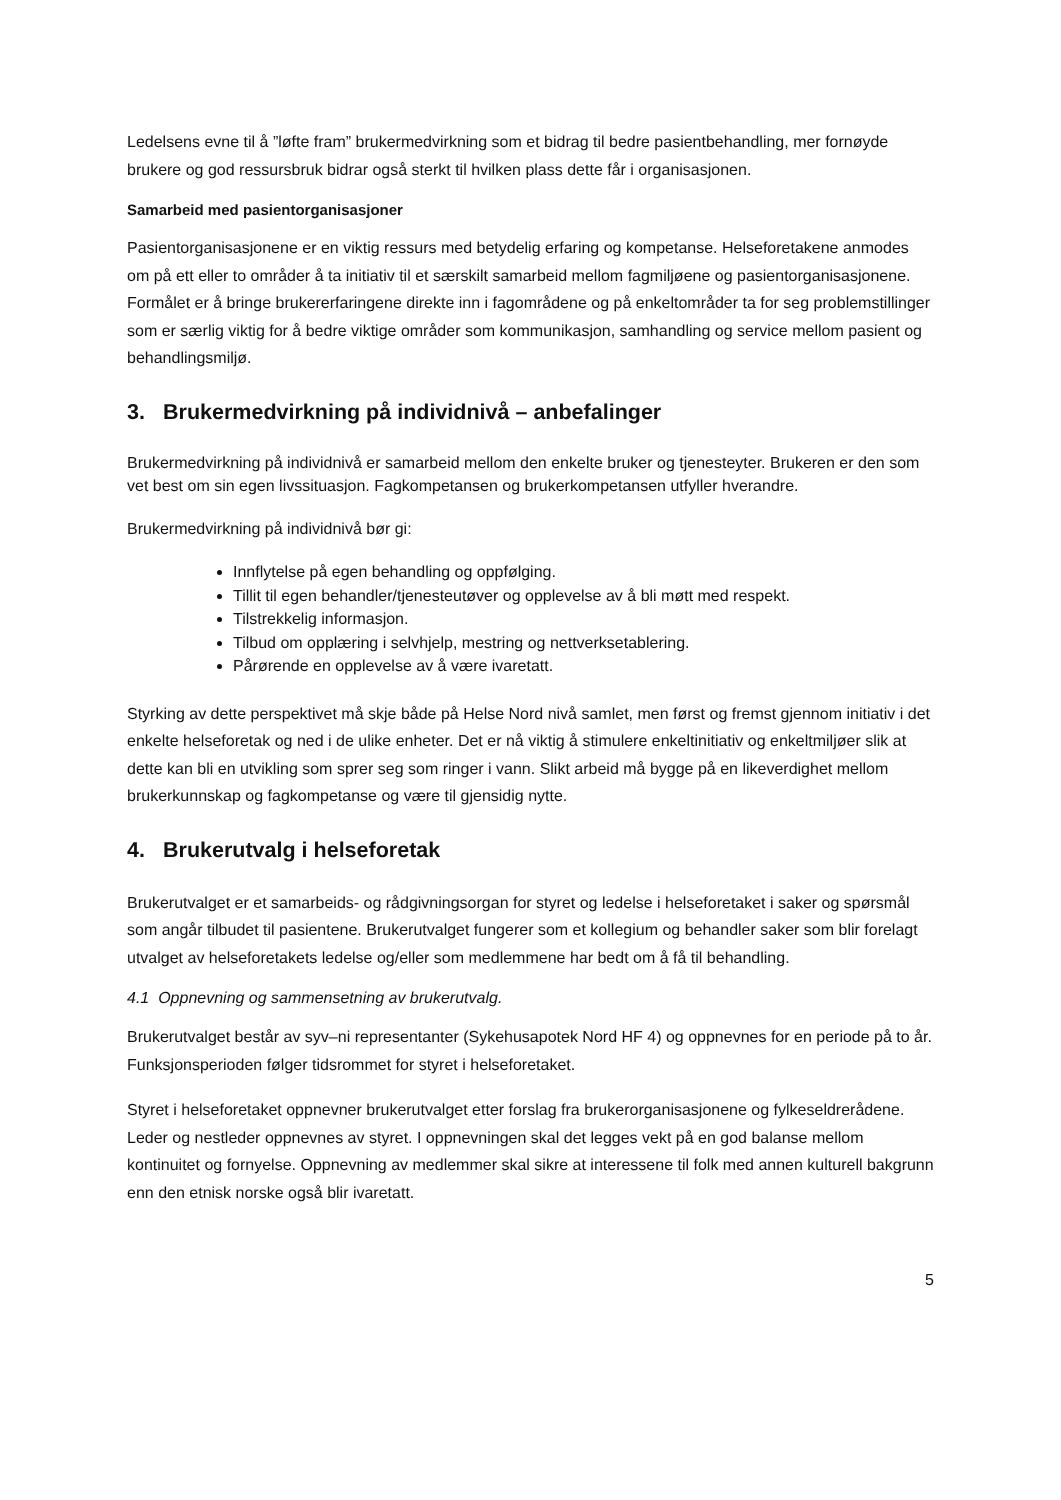Ledelsens evne til å ”løfte fram” brukermedvirkning som et bidrag til bedre pasientbehandling, mer fornøyde brukere og god ressursbruk bidrar også sterkt til hvilken plass dette får i organisasjonen.
Samarbeid med pasientorganisasjoner
Pasientorganisasjonene er en viktig ressurs med betydelig erfaring og kompetanse. Helseforetakene anmodes om på ett eller to områder å ta initiativ til et særskilt samarbeid mellom fagmiljøene og pasientorganisasjonene. Formålet er å bringe brukererfaringene direkte inn i fagområdene og på enkeltområder ta for seg problemstillinger som er særlig viktig for å bedre viktige områder som kommunikasjon, samhandling og service mellom pasient og behandlingsmiljø.
3. Brukermedvirkning på individnivå – anbefalinger
Brukermedvirkning på individnivå er samarbeid mellom den enkelte bruker og tjenesteyter. Brukeren er den som vet best om sin egen livssituasjon. Fagkompetansen og brukerkompetansen utfyller hverandre.
Brukermedvirkning på individnivå bør gi:
Innflytelse på egen behandling og oppfølging.
Tillit til egen behandler/tjenesteutøver og opplevelse av å bli møtt med respekt.
Tilstrekkelig informasjon.
Tilbud om opplæring i selvhjelp, mestring og nettverksetablering.
Pårørende en opplevelse av å være ivaretatt.
Styrking av dette perspektivet må skje både på Helse Nord nivå samlet, men først og fremst gjennom initiativ i det enkelte helseforetak og ned i de ulike enheter. Det er nå viktig å stimulere enkeltinitiativ og enkeltmiljøer slik at dette kan bli en utvikling som sprer seg som ringer i vann. Slikt arbeid må bygge på en likeverdighet mellom brukerkunnskap og fagkompetanse og være til gjensidig nytte.
4. Brukerutvalg i helseforetak
Brukerutvalget er et samarbeids- og rådgivningsorgan for styret og ledelse i helseforetaket i saker og spørsmål som angår tilbudet til pasientene. Brukerutvalget fungerer som et kollegium og behandler saker som blir forelagt utvalget av helseforetakets ledelse og/eller som medlemmene har bedt om å få til behandling.
4.1 Oppnevning og sammensetning av brukerutvalg.
Brukerutvalget består av syv–ni representanter (Sykehusapotek Nord HF 4) og oppnevnes for en periode på to år. Funksjonsperioden følger tidsrommet for styret i helseforetaket.
Styret i helseforetaket oppnevner brukerutvalget etter forslag fra brukerorganisasjonene og fylkeseldrerådene. Leder og nestleder oppnevnes av styret. I oppnevningen skal det legges vekt på en god balanse mellom kontinuitet og fornyelse. Oppnevning av medlemmer skal sikre at interessene til folk med annen kulturell bakgrunn enn den etnisk norske også blir ivaretatt.
5